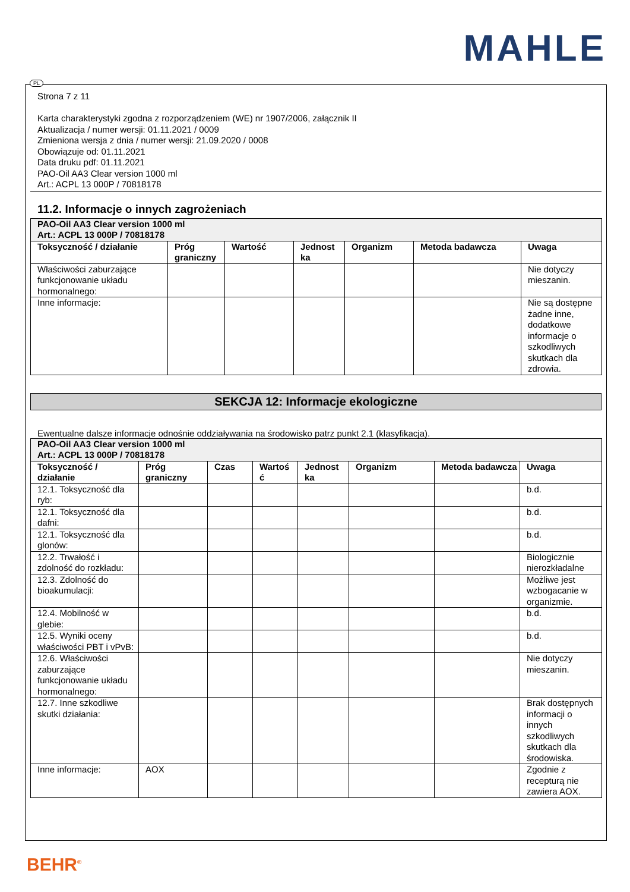MAHLE
Strona 7 z 11
Karta charakterystyki zgodna z rozporządzeniem (WE) nr 1907/2006, załącznik II
Aktualizacja / numer wersji: 01.11.2021 / 0009
Zmieniona wersja z dnia / numer wersji: 21.09.2020 / 0008
Obowiązuje od: 01.11.2021
Data druku pdf: 01.11.2021
PAO-Oil AA3 Clear version 1000 ml
Art.: ACPL 13 000P / 70818178
11.2. Informacje o innych zagrożeniach
| PAO-Oil AA3 Clear version 1000 ml Art.: ACPL 13 000P / 70818178 | | | | | | |
| Toksyczność / działanie | Próg graniczny | Wartość | Jednost ka | Organizm | Metoda badawcza | Uwaga |
| Właściwości zaburzające funkcjonowanie układu hormonalnego: | | | | | | Nie dotyczy mieszanin. |
| Inne informacje: | | | | | | Nie są dostępne żadne inne, dodatkowe informacje o szkodliwych skutkach dla zdrowia. |
SEKCJA 12: Informacje ekologiczne
Ewentualne dalsze informacje odnośnie oddziaływania na środowisko patrz punkt 2.1 (klasyfikacja).
| PAO-Oil AA3 Clear version 1000 ml Art.: ACPL 13 000P / 70818178 | | | | | | | |
| Toksyczność / działanie | Próg graniczny | Czas | Wartoś ć | Jednost ka | Organizm | Metoda badawcza | Uwaga |
| 12.1. Toksyczność dla ryb: | | | | | | | b.d. |
| 12.1. Toksyczność dla dafni: | | | | | | | b.d. |
| 12.1. Toksyczność dla glonów: | | | | | | | b.d. |
| 12.2. Trwałość i zdolność do rozkładu: | | | | | | | Biologicznie nierozkładalne |
| 12.3. Zdolność do bioakumulacji: | | | | | | | Możliwe jest wzbogacanie w organizmie. |
| 12.4. Mobilność w glebie: | | | | | | | b.d. |
| 12.5. Wyniki oceny właściwości PBT i vPvB: | | | | | | | b.d. |
| 12.6. Właściwości zaburzające funkcjonowanie układu hormonalnego: | | | | | | | Nie dotyczy mieszanin. |
| 12.7. Inne szkodliwe skutki działania: | | | | | | | Brak dostępnych informacji o innych szkodliwych skutkach dla środowiska. |
| Inne informacje: | AOX | | | | | | Zgodnie z recepturą nie zawiera AOX. |
PL
BEHR<sup>®</sup>